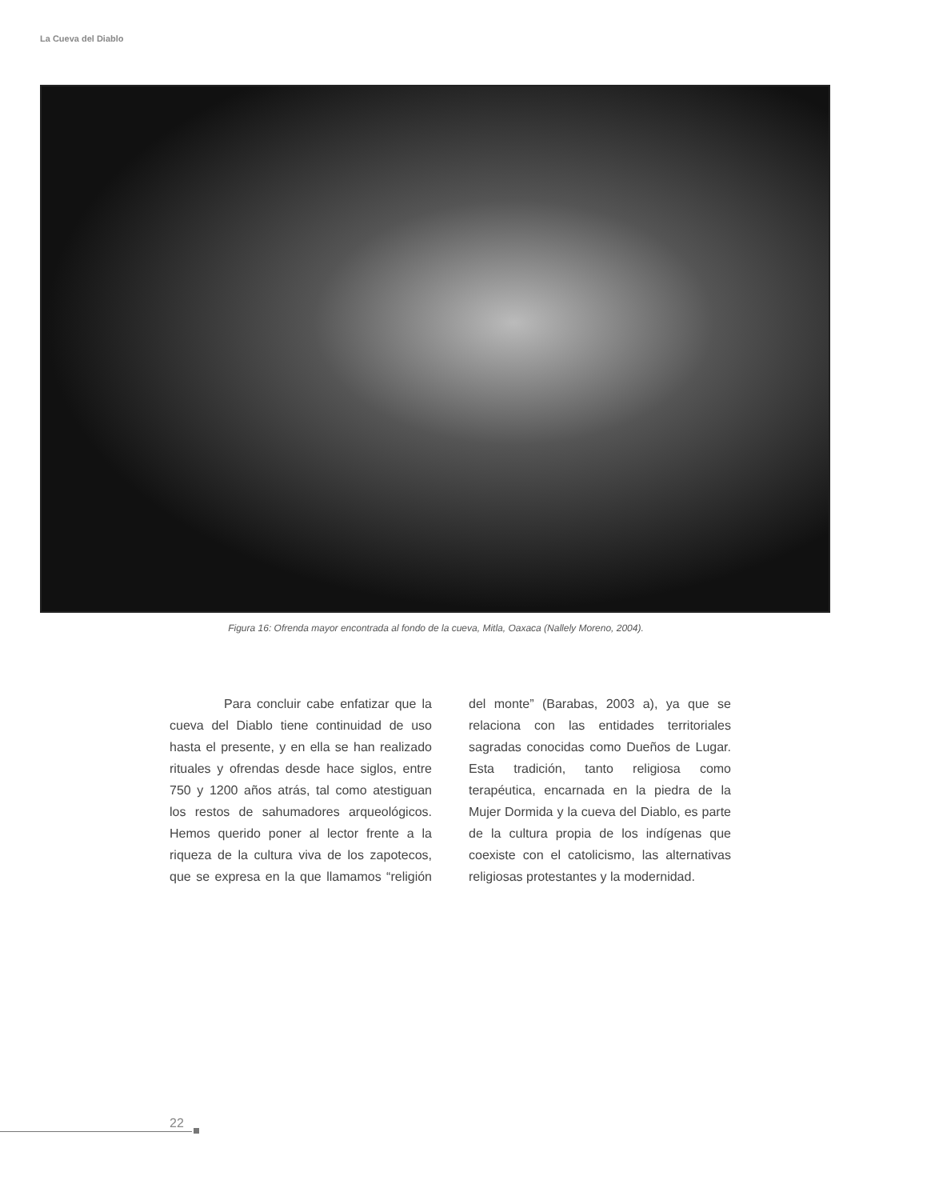La Cueva del Diablo
Figura 16: Ofrenda mayor encontrada al fondo de la cueva, Mitla, Oaxaca (Nallely Moreno, 2004).
Para concluir cabe enfatizar que la cueva del Diablo tiene continuidad de uso hasta el presente, y en ella se han realizado rituales y ofrendas desde hace siglos, entre 750 y 1200 años atrás, tal como atestiguan los restos de sahumadores arqueológicos. Hemos querido poner al lector frente a la riqueza de la cultura viva de los zapotecos, que se expresa en la que llamamos “religión del monte” (Barabas, 2003 a), ya que se relaciona con las entidades territoriales sagradas conocidas como Dueños de Lugar. Esta tradición, tanto religiosa como terapéutica, encarnada en la piedra de la Mujer Dormida y la cueva del Diablo, es parte de la cultura propia de los indígenas que coexiste con el catolicismo, las alternativas religiosas protestantes y la modernidad.
22